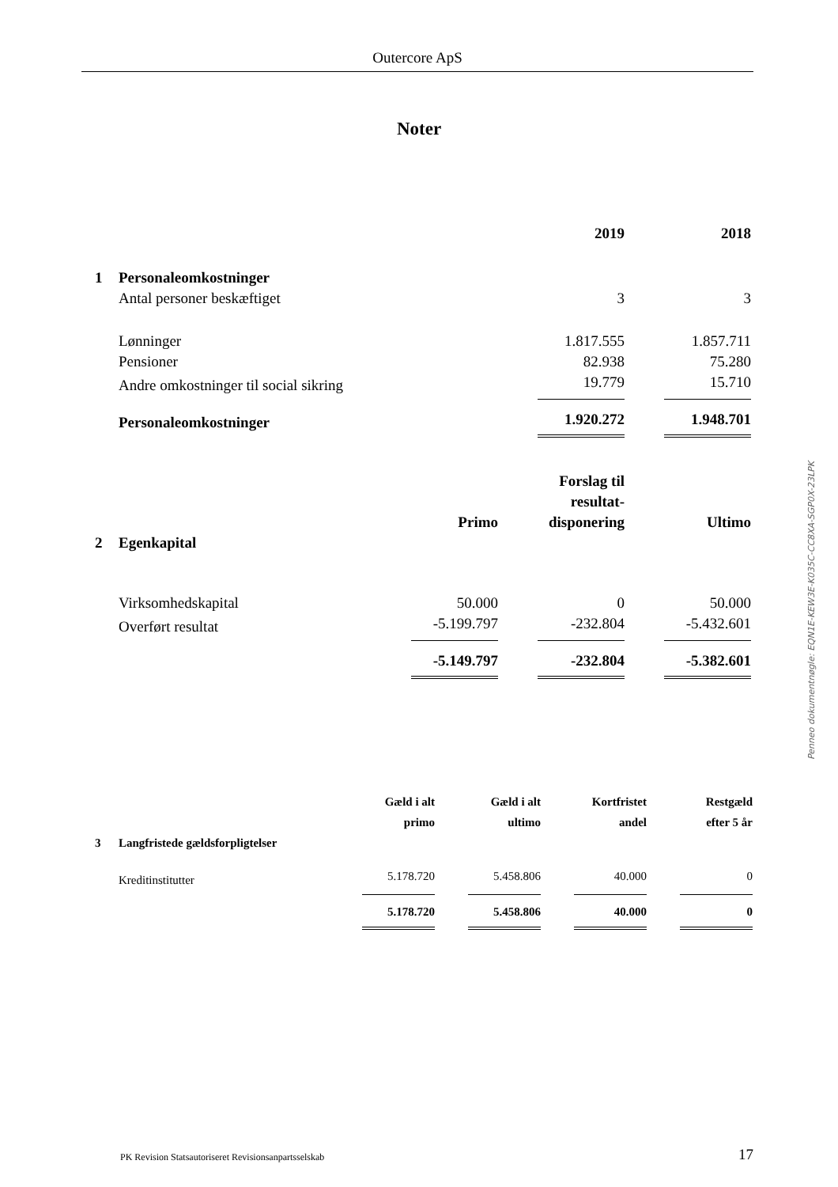Outercore ApS
Noter
| | | 2019 | | 2018 |
| 1 | Personaleomkostninger | | | |
| | Antal personer beskæftiget | 3 | | 3 |
| | Lønninger | 1.817.555 | | 1.857.711 |
| | Pensioner | 82.938 | | 75.280 |
| | Andre omkostninger til social sikring | 19.779 | | 15.710 |
| | Personaleomkostninger | 1.920.272 | | 1.948.701 |
| | | Primo | | Forslag til resultat-disponering | | Ultimo |
| 2 | Egenkapital | | | | | |
| | Virksomhedskapital | 50.000 | | 0 | | 50.000 |
| | Overført resultat | -5.199.797 | | -232.804 | | -5.432.601 |
| | | -5.149.797 | | -232.804 | | -5.382.601 |
| | | Gæld i alt primo | | Gæld i alt ultimo | | Kortfristet andel | | Restgæld efter 5 år |
| 3 | Langfristede gældsforpligtelser | | | | | | | |
| | Kreditinstitutter | 5.178.720 | | 5.458.806 | | 40.000 | | 0 |
| | | 5.178.720 | | 5.458.806 | | 40.000 | | 0 |
Penneo dokumentnøgle: EQN1E-KEW3E-K035C-CC8XA-SGP0X-23LPK
PK Revision Statsautoriseret Revisionsanpartsselskab 17